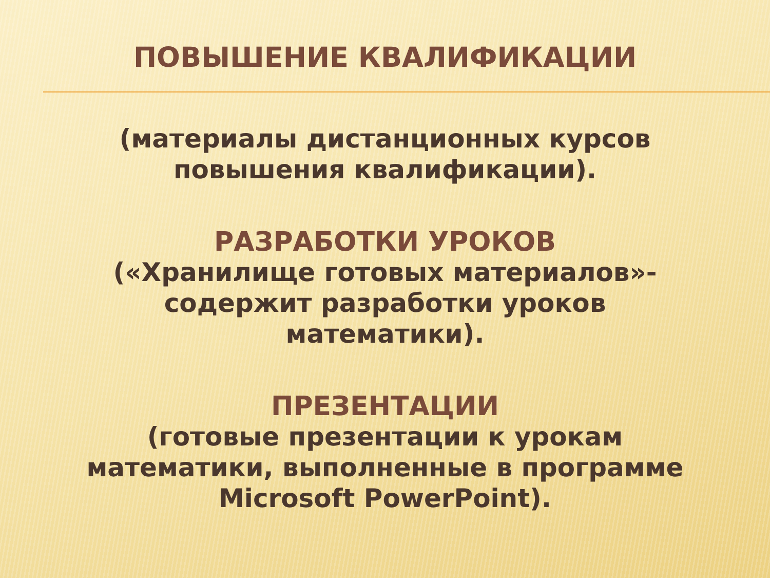ПОВЫШЕНИЕ КВАЛИФИКАЦИИ
(материалы дистанционных курсов
повышения квалификации).
РАЗРАБОТКИ УРОКОВ
(«Хранилище готовых материалов»-
содержит разработки уроков
математики).
ПРЕЗЕНТАЦИИ
(готовые презентации к урокам
математики, выполненные в программе
Microsoft PowerPoint).